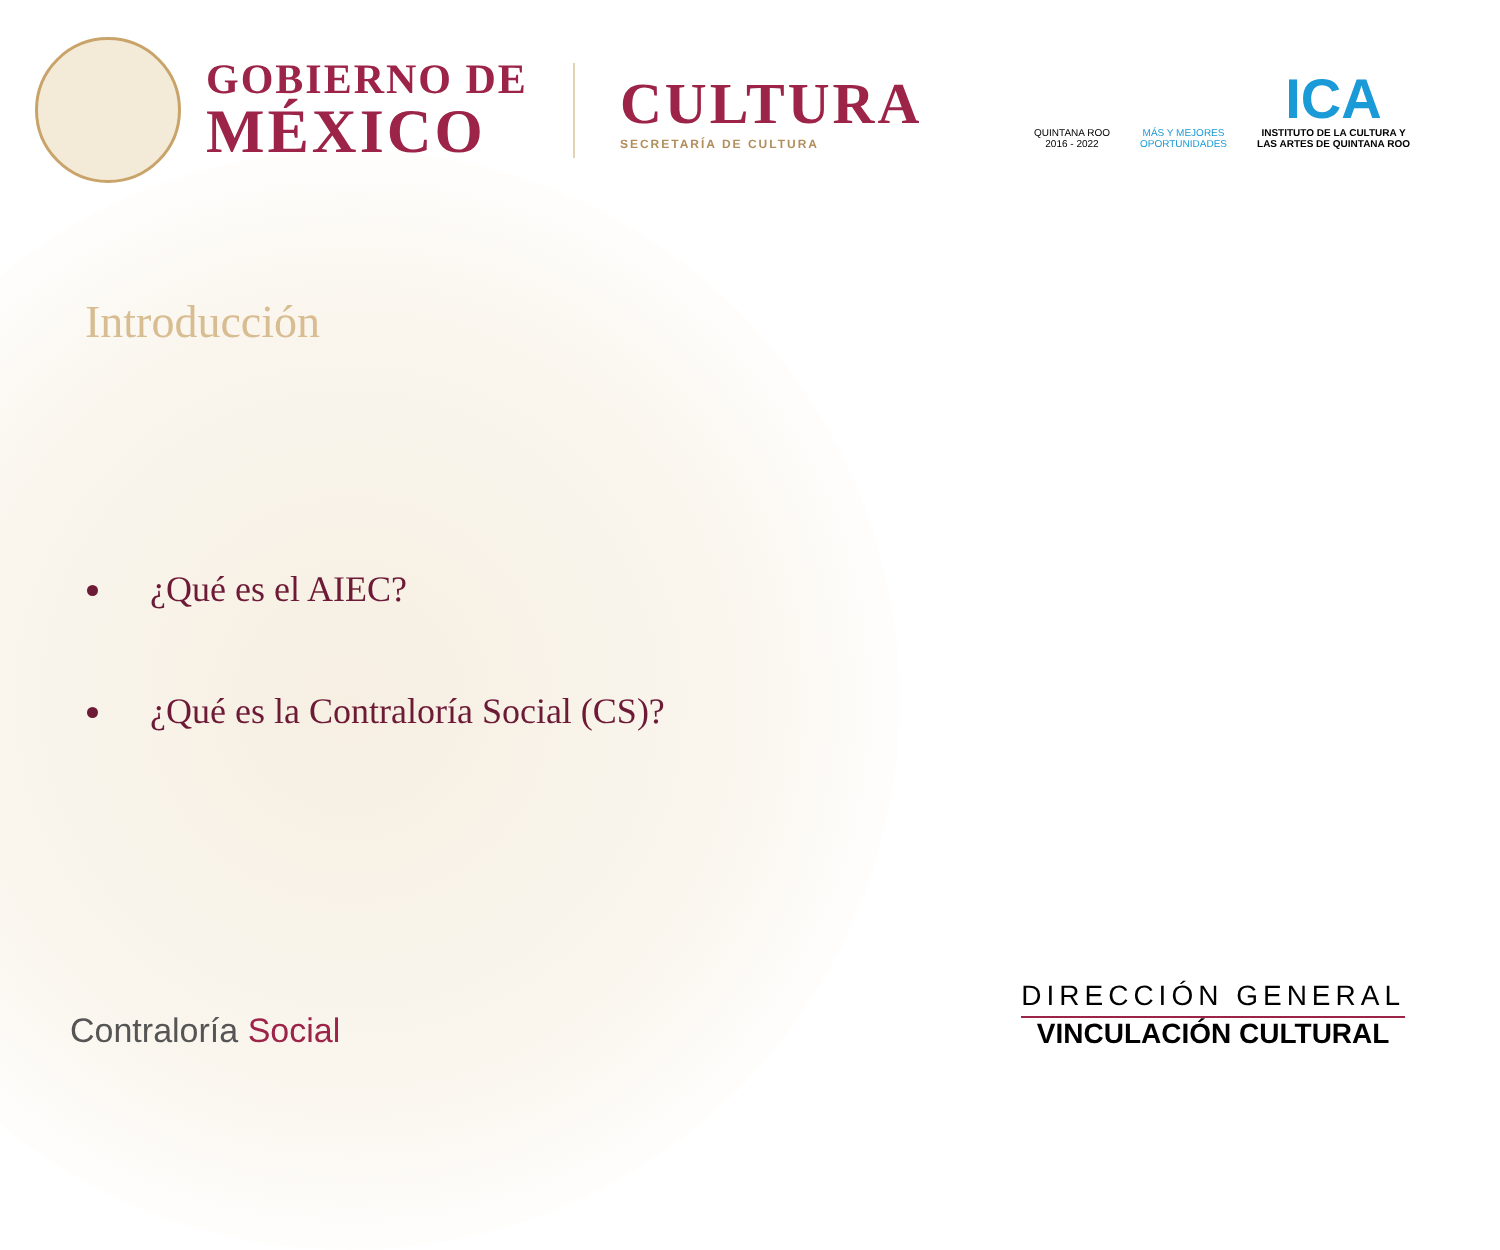GOBIERNO DE
MÉXICO
CULTURA
SECRETARÍA DE CULTURA
QUINTANA ROO
2016 - 2022
MÁS Y MEJORES
OPORTUNIDADES
ICA
INSTITUTO DE LA CULTURA Y
LAS ARTES DE QUINTANA ROO
Introducción
¿Qué es el AIEC?
¿Qué es la Contraloría Social (CS)?
Contraloría Social
DIRECCIÓN GENERAL
VINCULACIÓN CULTURAL